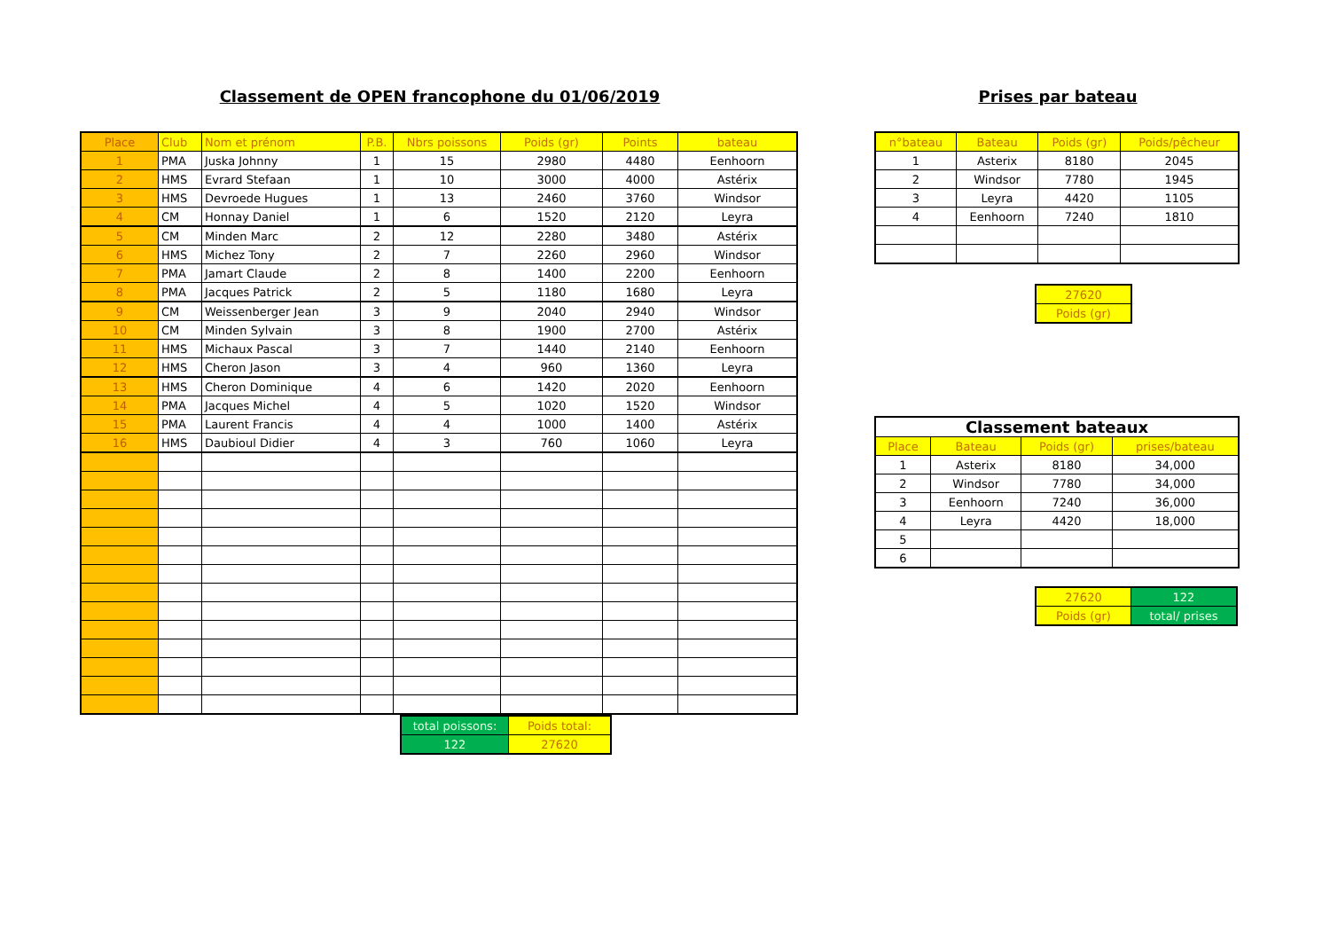Classement de OPEN francophone du 01/06/2019
| Place | Club | Nom et prénom | P.B. | Nbrs poissons | Poids (gr) | Points | bateau |
| --- | --- | --- | --- | --- | --- | --- | --- |
| 1 | PMA | Juska Johnny | 1 | 15 | 2980 | 4480 | Eenhoorn |
| 2 | HMS | Evrard Stefaan | 1 | 10 | 3000 | 4000 | Astérix |
| 3 | HMS | Devroede Hugues | 1 | 13 | 2460 | 3760 | Windsor |
| 4 | CM | Honnay Daniel | 1 | 6 | 1520 | 2120 | Leyra |
| 5 | CM | Minden Marc | 2 | 12 | 2280 | 3480 | Astérix |
| 6 | HMS | Michez Tony | 2 | 7 | 2260 | 2960 | Windsor |
| 7 | PMA | Jamart Claude | 2 | 8 | 1400 | 2200 | Eenhoorn |
| 8 | PMA | Jacques Patrick | 2 | 5 | 1180 | 1680 | Leyra |
| 9 | CM | Weissenberger Jean | 3 | 9 | 2040 | 2940 | Windsor |
| 10 | CM | Minden Sylvain | 3 | 8 | 1900 | 2700 | Astérix |
| 11 | HMS | Michaux Pascal | 3 | 7 | 1440 | 2140 | Eenhoorn |
| 12 | HMS | Cheron Jason | 3 | 4 | 960 | 1360 | Leyra |
| 13 | HMS | Cheron Dominique | 4 | 6 | 1420 | 2020 | Eenhoorn |
| 14 | PMA | Jacques Michel | 4 | 5 | 1020 | 1520 | Windsor |
| 15 | PMA | Laurent Francis | 4 | 4 | 1000 | 1400 | Astérix |
| 16 | HMS | Daubioul Didier | 4 | 3 | 760 | 1060 | Leyra |
| total poissons: | Poids total: |
| 122 | 27620 |
Prises par bateau
| n°bateau | Bateau | Poids (gr) | Poids/pêcheur |
| --- | --- | --- | --- |
| 1 | Asterix | 8180 | 2045 |
| 2 | Windsor | 7780 | 1945 |
| 3 | Leyra | 4420 | 1105 |
| 4 | Eenhoorn | 7240 | 1810 |
| 27620 |
| Poids (gr) |
| Classement bateaux | | | |
| --- | --- | --- | --- |
| Place | Bateau | Poids (gr) | prises/bateau |
| 1 | Asterix | 8180 | 34,000 |
| 2 | Windsor | 7780 | 34,000 |
| 3 | Eenhoorn | 7240 | 36,000 |
| 4 | Leyra | 4420 | 18,000 |
| 5 | | | |
| 6 | | | |
| 27620 | 122 |
| Poids (gr) | total/ prises |